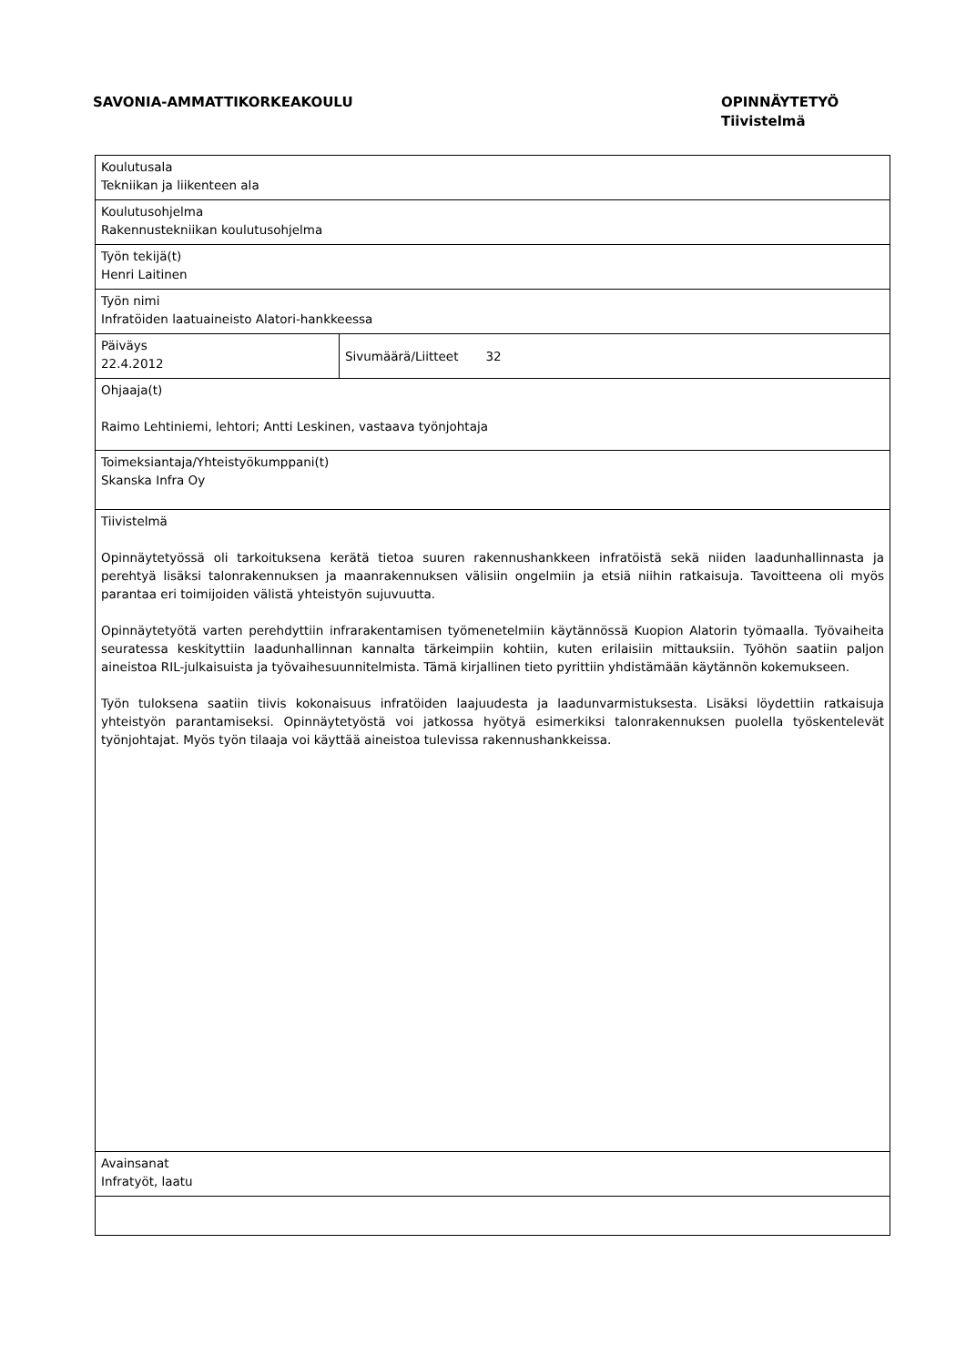SAVONIA-AMMATTIKORKEAKOULU OPINNÄYTETYÖ
Tiivistelmä
| Koulutusala Tekniikan ja liikenteen ala | |
| Koulutusohjelma Rakennustekniikan koulutusohjelma | |
| Työn tekijä(t) Henri Laitinen | |
| Työn nimi Infratöiden laatuaineisto Alatori-hankkeessa | |
| Päiväys 22.4.2012 | Sivumäärä/Liitteet 32 |
| Ohjaaja(t) Raimo Lehtiniemi, lehtori; Antti Leskinen, vastaava työnjohtaja | |
| Toimeksiantaja/Yhteistyökumppani(t) Skanska Infra Oy | |
| Tiivistelmä Opinnäytetyössä oli tarkoituksena kerätä tietoa suuren rakennushankkeen infratöistä sekä niiden laadunhallinnasta ja perehtyä lisäksi talonrakennuksen ja maanrakennuksen välisiin ongelmiin ja etsiä niihin ratkaisuja. Tavoitteena oli myös parantaa eri toimijoiden välistä yhteistyön sujuvuutta. Opinnäytetyötä varten perehdyttiin infrarakentamisen työmenetelmiin käytännössä Kuopion Alatorin työmaalla. Työvaiheita seuratessa keskityttiin laadunhallinnan kannalta tärkeimpiin kohtiin, kuten erilaisiin mittauksiin. Työhön saatiin paljon aineistoa RIL-julkaisuista ja työvaihesuunnitelmista. Tämä kirjallinen tieto pyrittiin yhdistämään käytännön kokemukseen. Työn tuloksena saatiin tiivis kokonaisuus infratöiden laajuudesta ja laadunvarmistuksesta. Lisäksi löydettiin ratkaisuja yhteistyön parantamiseksi. Opinnäytetyöstä voi jatkossa hyötyä esimerkiksi talonrakennuksen puolella työskentelevät työnjohtajat. Myös työn tilaaja voi käyttää aineistoa tulevissa rakennushankkeissa. | |
| Avainsanat Infratyöt, laatu | |